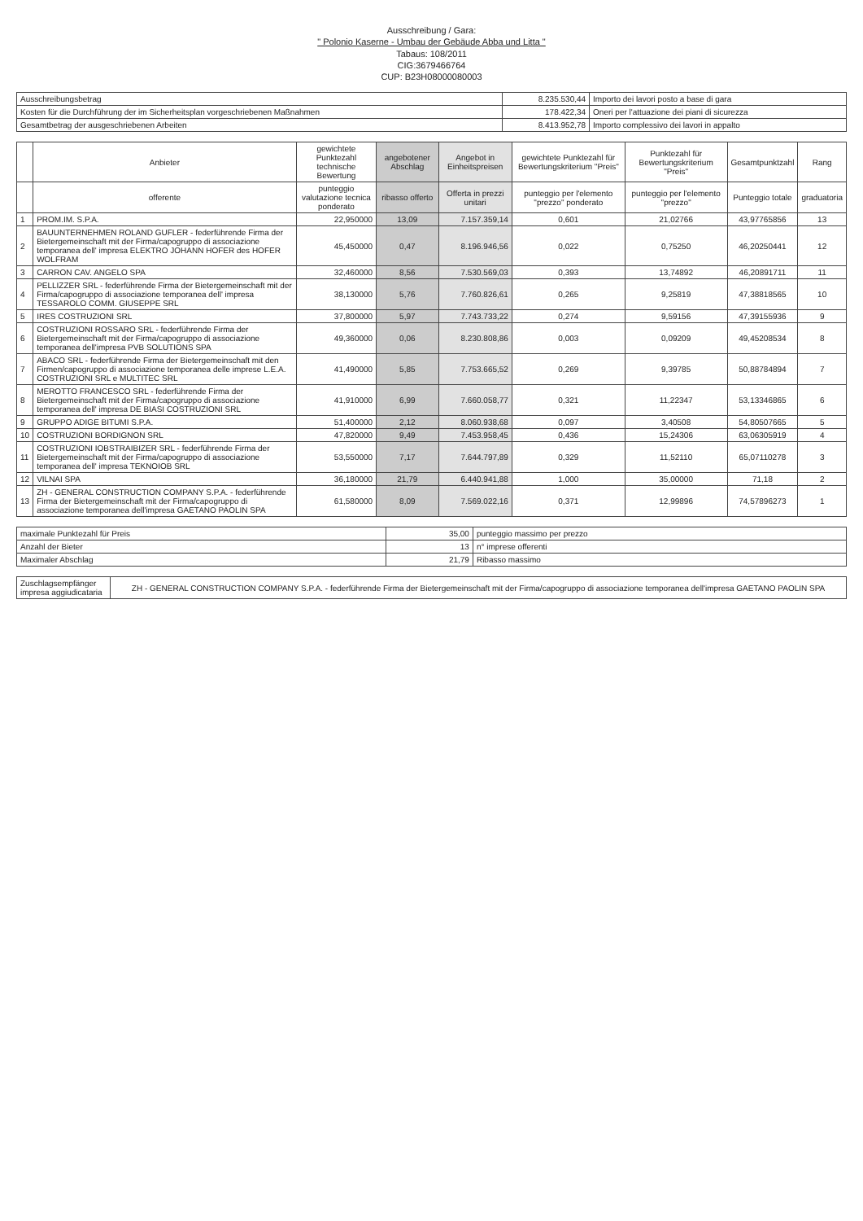Ausschreibung / Gara:
" Polonio Kaserne - Umbau der Gebäude Abba und Litta "
Tabaus: 108/2011
CIG:36794667​64
CUP: B23H08000080003
| Ausschreibungsbetrag | 8.235.530,44 | Importo dei lavori posto a base di gara |
| Kosten für die Durchführung der im Sicherheitsplan vorgeschriebenen Maßnahmen | 178.422,34 | Oneri per l'attuazione dei piani di sicurezza |
| Gesamtbetrag der ausgeschriebenen Arbeiten | 8.413.952,78 | Importo complessivo dei lavori in appalto |
| | Anbieter | gewichtete Punktezahl technische Bewertung | angebotener Abschlag | Angebot in Einheitspreisen | gewichtete Punktezahl für Bewertungskriterium "Preis" | Punktezahl für Bewertungskriterium "Preis" | Gesamtpunktzahl | Rang |
| --- | --- | --- | --- | --- | --- | --- | --- | --- |
| | offerente | punteggio valutazione tecnica ponderato | ribasso offerto | Offerta in prezzi unitari | punteggio per l'elemento "prezzo" ponderato | punteggio per l'elemento "prezzo" | Punteggio totale | graduatoria |
| 1 | PROM.IM. S.P.A. | 22,950000 | 13,09 | 7.157.359,14 | 0,601 | 21,02766 | 43,97765856 | 13 |
| 2 | BAUUNTERNEHMEN ROLAND GUFLER - federführende Firma der Bietergemeinschaft mit der Firma/capogruppo di associazione temporanea dell' impresa ELEKTRO JOHANN HOFER des HOFER WOLFRAM | 45,450000 | 0,47 | 8.196.946,56 | 0,022 | 0,75250 | 46,20250441 | 12 |
| 3 | CARRON CAV. ANGELO SPA | 32,460000 | 8,56 | 7.530.569,03 | 0,393 | 13,74892 | 46,20891711 | 11 |
| 4 | PELLIZZER SRL - federführende Firma der Bietergemeinschaft mit der Firma/capogruppo di associazione temporanea dell' impresa TESSAROLO COMM. GIUSEPPE SRL | 38,130000 | 5,76 | 7.760.826,61 | 0,265 | 9,25819 | 47,38818565 | 10 |
| 5 | IRES COSTRUZIONI SRL | 37,800000 | 5,97 | 7.743.733,22 | 0,274 | 9,59156 | 47,39155936 | 9 |
| 6 | COSTRUZIONI ROSSARO SRL - federführende Firma der Bietergemeinschaft mit der Firma/capogruppo di associazione temporanea dell'impresa PVB SOLUTIONS SPA | 49,360000 | 0,06 | 8.230.808,86 | 0,003 | 0,09209 | 49,45208534 | 8 |
| 7 | ABACO SRL - federführende Firma der Bietergemeinschaft mit den Firmen/capogruppo di associazione temporanea delle imprese L.E.A. COSTRUZIONI SRL e MULTITEC SRL | 41,490000 | 5,85 | 7.753.665,52 | 0,269 | 9,39785 | 50,88784894 | 7 |
| 8 | MEROTTO FRANCESCO SRL - federführende Firma der Bietergemeinschaft mit der Firma/capogruppo di associazione temporanea dell' impresa DE BIASI COSTRUZIONI SRL | 41,910000 | 6,99 | 7.660.058,77 | 0,321 | 11,22347 | 53,13346865 | 6 |
| 9 | GRUPPO ADIGE BITUMI S.P.A. | 51,400000 | 2,12 | 8.060.938,68 | 0,097 | 3,40508 | 54,80507665 | 5 |
| 10 | COSTRUZIONI BORDIGNON SRL | 47,820000 | 9,49 | 7.453.958,45 | 0,436 | 15,24306 | 63,06305919 | 4 |
| 11 | COSTRUZIONI IOBSTRAIBIZER SRL - federführende Firma der Bietergemeinschaft mit der Firma/capogruppo di associazione temporanea dell' impresa TEKNOIOB SRL | 53,550000 | 7,17 | 7.644.797,89 | 0,329 | 11,52110 | 65,07110278 | 3 |
| 12 | VILNAI SPA | 36,180000 | 21,79 | 6.440.941,88 | 1,000 | 35,00000 | 71,18 | 2 |
| 13 | ZH - GENERAL CONSTRUCTION COMPANY S.P.A. - federführende Firma der Bietergemeinschaft mit der Firma/capogruppo di associazione temporanea dell'impresa GAETANO PAOLIN SPA | 61,580000 | 8,09 | 7.569.022,16 | 0,371 | 12,99896 | 74,57896273 | 1 |
| maximale Punktezahl für Preis | 35,00 | punteggio massimo per prezzo |
| Anzahl der Bieter | 13 | n° imprese offerenti |
| Maximaler Abschlag | 21,79 | Ribasso massimo |
| Zuschlagsempfänger impresa aggiudicataria | ZH - GENERAL CONSTRUCTION COMPANY S.P.A. - federführende Firma der Bietergemeinschaft mit der Firma/capogruppo di associazione temporanea dell'impresa GAETANO PAOLIN SPA |